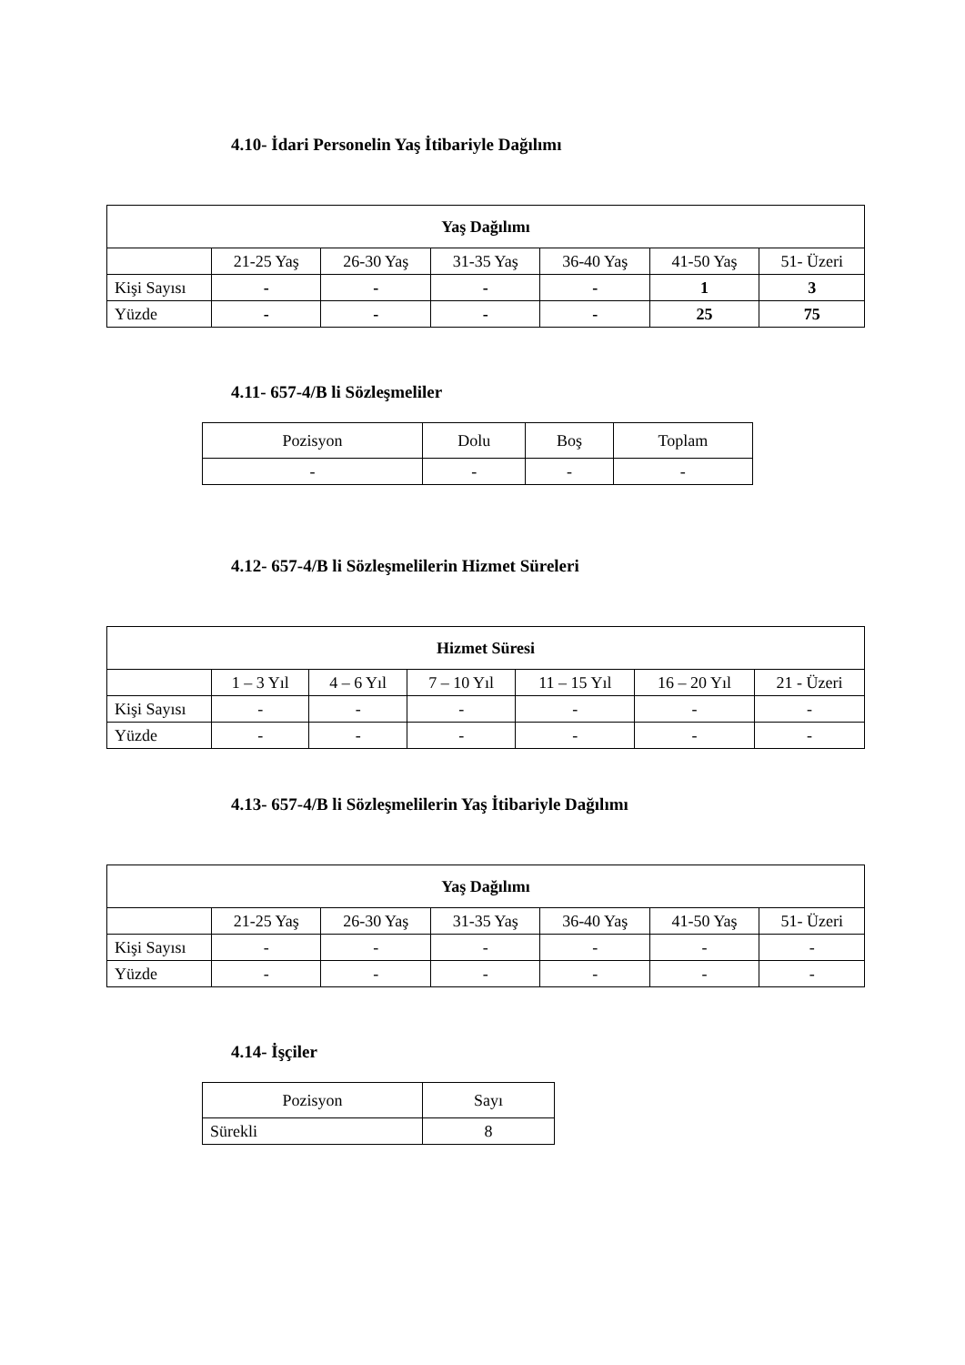4.10- İdari Personelin Yaş İtibariyle Dağılımı
| Yaş Dağılımı | | | | | | |
| --- | --- | --- | --- | --- | --- | --- |
| | 21-25 Yaş | 26-30 Yaş | 31-35 Yaş | 36-40 Yaş | 41-50 Yaş | 51- Üzeri |
| Kişi Sayısı | - | - | - | - | 1 | 3 |
| Yüzde | - | - | - | - | 25 | 75 |
4.11- 657-4/B li Sözleşmeliler
| Pozisyon | Dolu | Boş | Toplam |
| - | - | - | - |
4.12- 657-4/B li Sözleşmelilerin Hizmet Süreleri
| Hizmet Süresi | | | | | | |
| --- | --- | --- | --- | --- | --- | --- |
| | 1 – 3 Yıl | 4 – 6 Yıl | 7 – 10 Yıl | 11 – 15 Yıl | 16 – 20 Yıl | 21 - Üzeri |
| Kişi Sayısı | - | - | - | - | - | - |
| Yüzde | - | - | - | - | - | - |
4.13- 657-4/B li Sözleşmelilerin Yaş İtibariyle Dağılımı
| Yaş Dağılımı | | | | | | |
| --- | --- | --- | --- | --- | --- | --- |
| | 21-25 Yaş | 26-30 Yaş | 31-35 Yaş | 36-40 Yaş | 41-50 Yaş | 51- Üzeri |
| Kişi Sayısı | - | - | - | - | - | - |
| Yüzde | - | - | - | - | - | - |
4.14- İşçiler
| Pozisyon | Sayı |
| Sürekli | 8 |